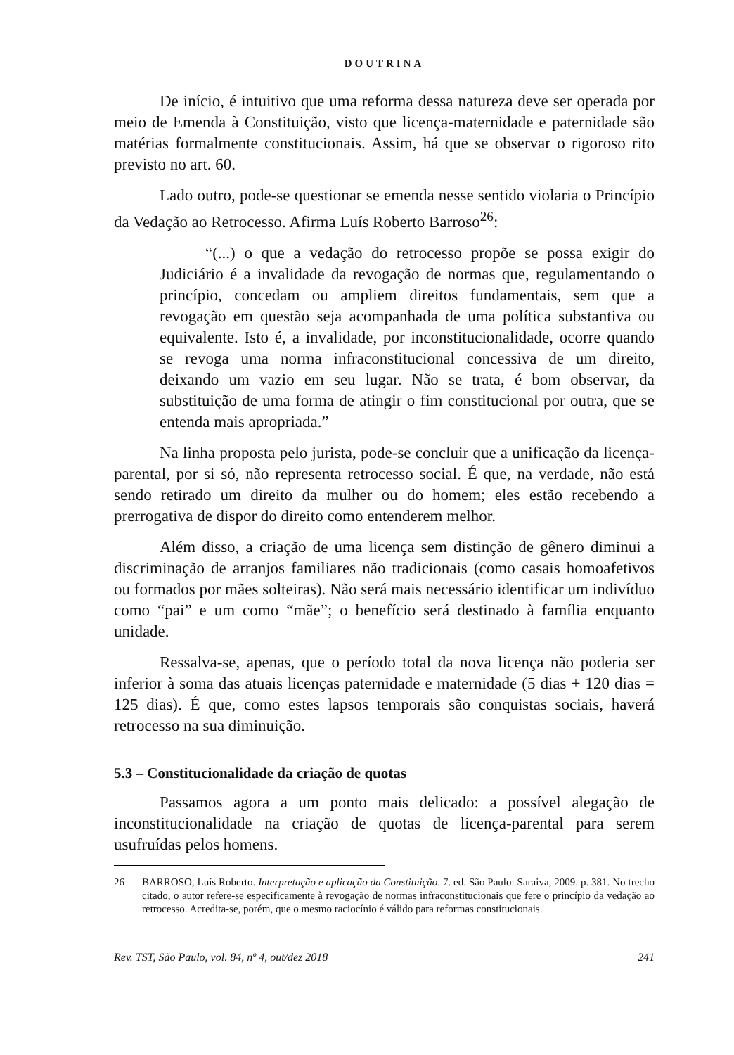DOUTRINA
De início, é intuitivo que uma reforma dessa natureza deve ser operada por meio de Emenda à Constituição, visto que licença-maternidade e paternidade são matérias formalmente constitucionais. Assim, há que se observar o rigoroso rito previsto no art. 60.
Lado outro, pode-se questionar se emenda nesse sentido violaria o Princípio da Vedação ao Retrocesso. Afirma Luís Roberto Barroso<sup>26</sup>:
“(...) o que a vedação do retrocesso propõe se possa exigir do Judiciário é a invalidade da revogação de normas que, regulamentando o princípio, concedam ou ampliem direitos fundamentais, sem que a revogação em questão seja acompanhada de uma política substantiva ou equivalente. Isto é, a invalidade, por inconstitucionalidade, ocorre quando se revoga uma norma infraconstitucional concessiva de um direito, deixando um vazio em seu lugar. Não se trata, é bom observar, da substituição de uma forma de atingir o fim constitucional por outra, que se entenda mais apropriada.”
Na linha proposta pelo jurista, pode-se concluir que a unificação da licença-parental, por si só, não representa retrocesso social. É que, na verdade, não está sendo retirado um direito da mulher ou do homem; eles estão recebendo a prerrogativa de dispor do direito como entenderem melhor.
Além disso, a criação de uma licença sem distinção de gênero diminui a discriminação de arranjos familiares não tradicionais (como casais homoafetivos ou formados por mães solteiras). Não será mais necessário identificar um indivíduo como “pai” e um como “mãe”; o benefício será destinado à família enquanto unidade.
Ressalva-se, apenas, que o período total da nova licença não poderia ser inferior à soma das atuais licenças paternidade e maternidade (5 dias + 120 dias = 125 dias). É que, como estes lapsos temporais são conquistas sociais, haverá retrocesso na sua diminuição.
5.3 – Constitucionalidade da criação de quotas
Passamos agora a um ponto mais delicado: a possível alegação de inconstitucionalidade na criação de quotas de licença-parental para serem usufruídas pelos homens.
26 BARROSO, Luís Roberto. Interpretação e aplicação da Constituição. 7. ed. São Paulo: Saraiva, 2009. p. 381. No trecho citado, o autor refere-se especificamente à revogação de normas infraconstitucionais que fere o princípio da vedação ao retrocesso. Acredita-se, porém, que o mesmo raciocínio é válido para reformas constitucionais.
Rev. TST, São Paulo, vol. 84, nº 4, out/dez 2018 241